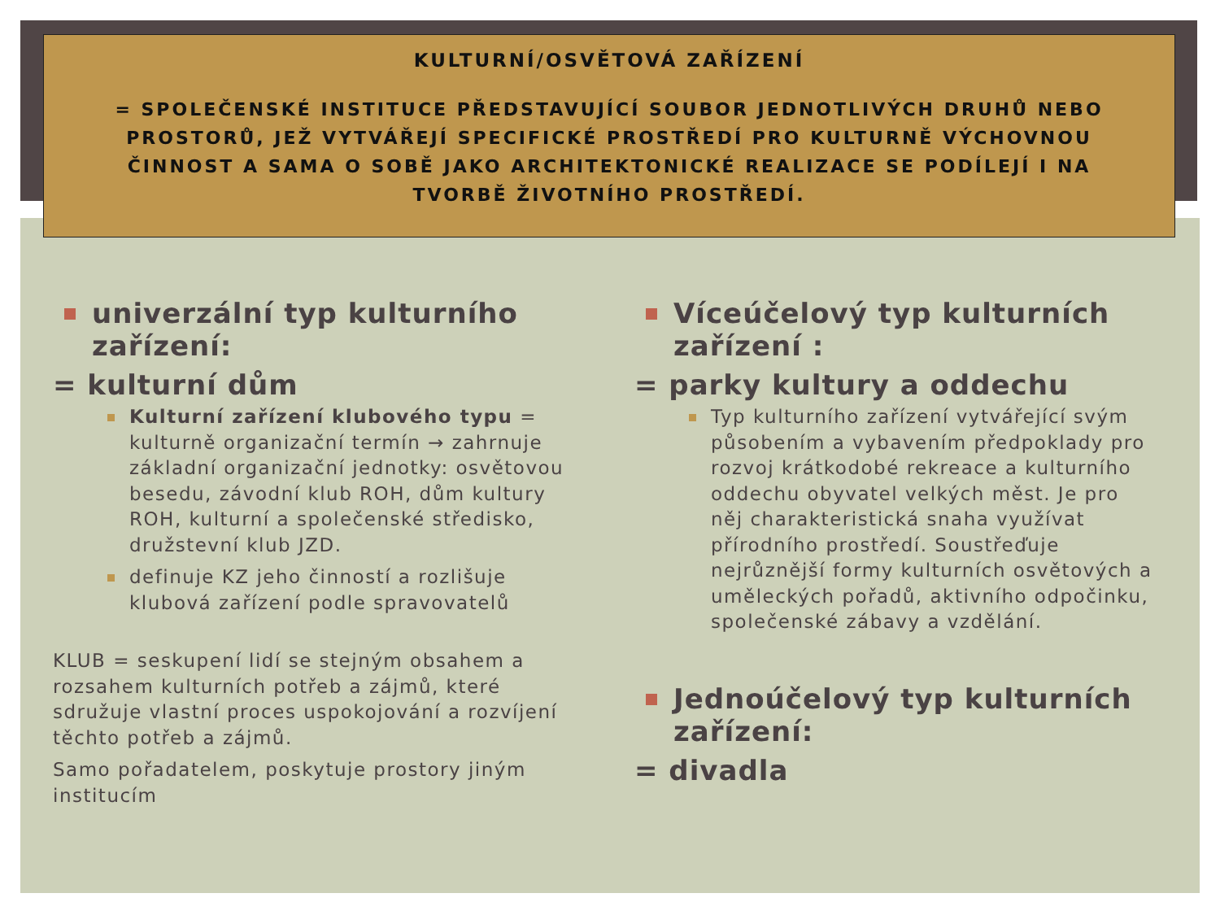KULTURNÍ/OSVĚTOVÁ ZAŘÍZENÍ
= SPOLEČENSKÉ INSTITUCE PŘEDSTAVUJÍCÍ SOUBOR JEDNOTLIVÝCH DRUHŮ NEBO PROSTORŮ, JEŽ VYTVÁŘEJÍ SPECIFICKÉ PROSTŘEDÍ PRO KULTURNĚ VÝCHOVNOU ČINNOST A SAMA O SOBĚ JAKO ARCHITEKTONICKÉ REALIZACE SE PODÍLEJÍ I NA TVORBĚ ŽIVOTNÍHO PROSTŘEDÍ.
univerzální typ kulturního zařízení:
= kulturní dům
Kulturní zařízení klubového typu = kulturně organizační termín → zahrnuje základní organizační jednotky: osvětovou besedu, závodní klub ROH, dům kultury ROH, kulturní a společenské středisko, družstevní klub JZD.
definuje KZ jeho činností a rozlišuje klubová zařízení podle spravovatelů
KLUB = seskupení lidí se stejným obsahem a rozsahem kulturních potřeb a zájmů, které sdružuje vlastní proces uspokojování a rozvíjení těchto potřeb a zájmů.
Samo pořadatelem, poskytuje prostory jiným institucím
Víceúčelový typ kulturních zařízení :
= parky kultury a oddechu
Typ kulturního zařízení vytvářející svým působením a vybavením předpoklady pro rozvoj krátkodobé rekreace a kulturního oddechu obyvatel velkých měst. Je pro něj charakteristická snaha využívat přírodního prostředí. Soustřeďuje nejrůznější formy kulturních osvětových a uměleckých pořadů, aktivního odpočinku, společenské zábavy a vzdělání.
Jednoúčelový typ kulturních zařízení:
= divadla